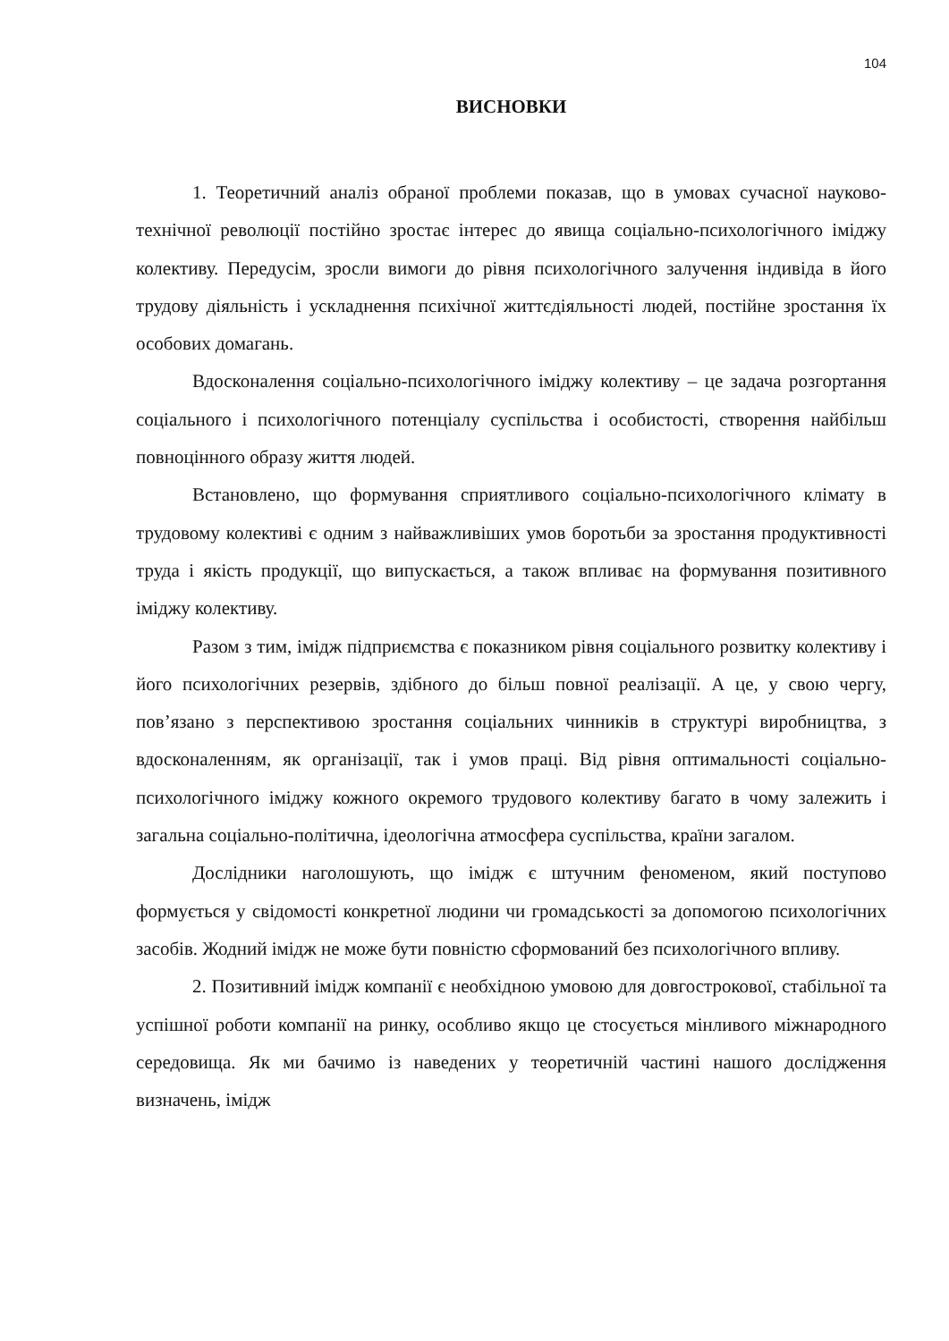104
ВИСНОВКИ
1. Теоретичний аналіз обраної проблеми показав, що в умовах сучасної науково-технічної революції постійно зростає інтерес до явища соціально-психологічного іміджу колективу. Передусім, зросли вимоги до рівня психологічного залучення індивіда в його трудову діяльність і ускладнення психічної життєдіяльності людей, постійне зростання їх особових домагань.
Вдосконалення соціально-психологічного іміджу колективу – це задача розгортання соціального і психологічного потенціалу суспільства і особистості, створення найбільш повноцінного образу життя людей.
Встановлено, що формування сприятливого соціально-психологічного клімату в трудовому колективі є одним з найважливіших умов боротьби за зростання продуктивності труда і якість продукції, що випускається, а також впливає на формування позитивного іміджу колективу.
Разом з тим, імідж підприємства є показником рівня соціального розвитку колективу і його психологічних резервів, здібного до більш повної реалізації. А це, у свою чергу, пов’язано з перспективою зростання соціальних чинників в структурі виробництва, з вдосконаленням, як організації, так і умов праці. Від рівня оптимальності соціально-психологічного іміджу кожного окремого трудового колективу багато в чому залежить і загальна соціально-політична, ідеологічна атмосфера суспільства, країни загалом.
Дослідники наголошують, що імідж є штучним феноменом, який поступово формується у свідомості конкретної людини чи громадськості за допомогою психологічних засобів. Жодний імідж не може бути повністю сформований без психологічного впливу.
2. Позитивний імідж компанії є необхідною умовою для довгострокової, стабільної та успішної роботи компанії на ринку, особливо якщо це стосується мінливого міжнародного середовища. Як ми бачимо із наведених у теоретичній частині нашого дослідження визначень, імідж